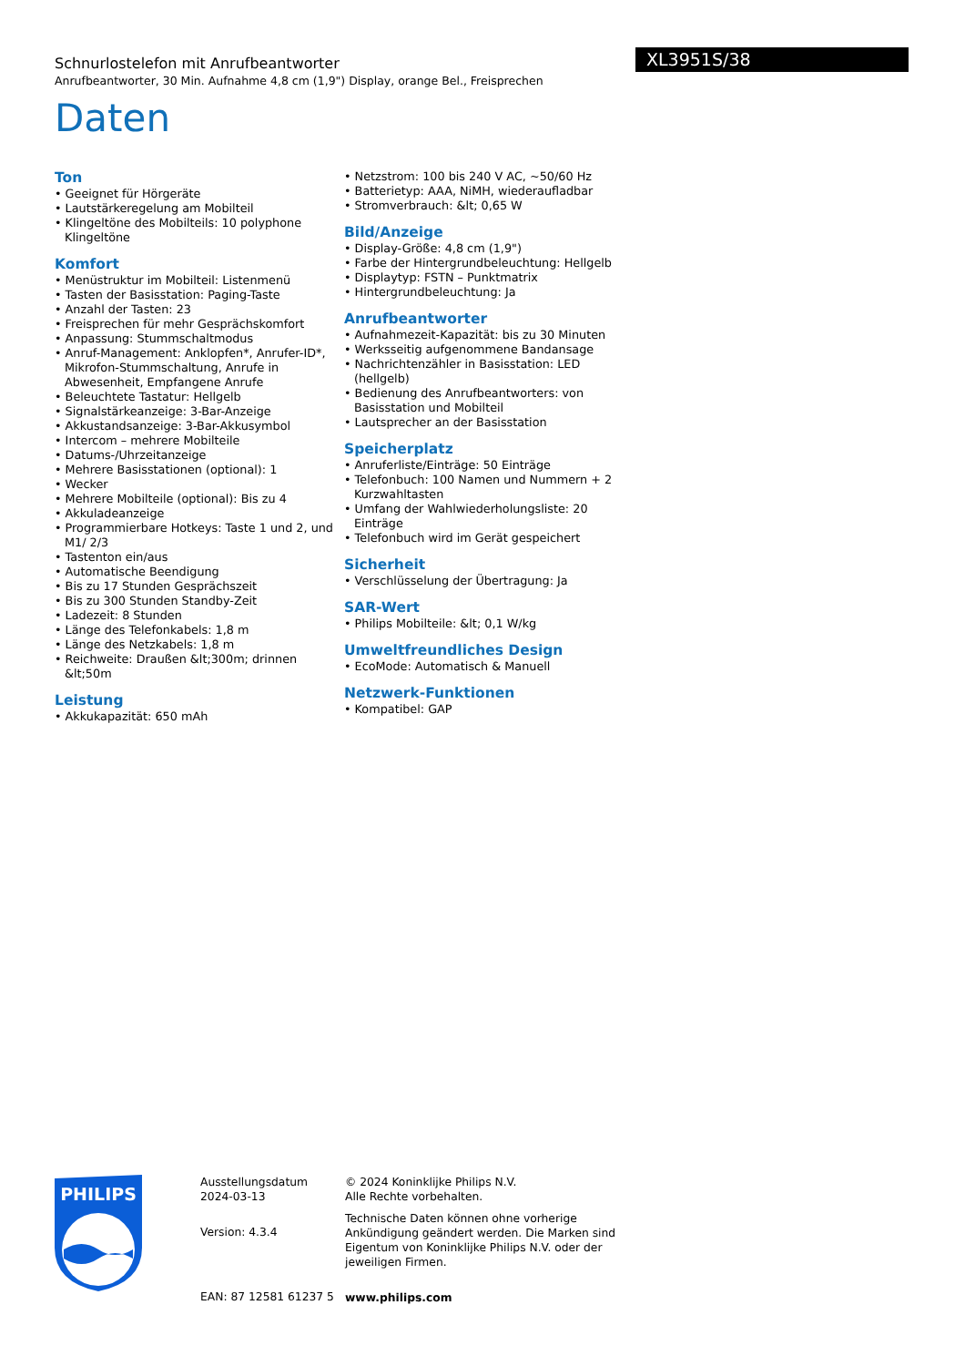Schnurlostelefon mit Anrufbeantworter
Anrufbeantworter, 30 Min. Aufnahme 4,8 cm (1,9") Display, orange Bel., Freisprechen
XL3951S/38
Daten
Ton
• Geeignet für Hörgeräte
• Lautstärkeregelung am Mobilteil
• Klingeltöne des Mobilteils: 10 polyphone Klingeltöne
Komfort
• Menüstruktur im Mobilteil: Listenmenü
• Tasten der Basisstation: Paging-Taste
• Anzahl der Tasten: 23
• Freisprechen für mehr Gesprächskomfort
• Anpassung: Stummschaltmodus
• Anruf-Management: Anklopfen*, Anrufer-ID*, Mikrofon-Stummschaltung, Anrufe in Abwesenheit, Empfangene Anrufe
• Beleuchtete Tastatur: Hellgelb
• Signalstärkeanzeige: 3-Bar-Anzeige
• Akkustandsanzeige: 3-Bar-Akkusymbol
• Intercom – mehrere Mobilteile
• Datums-/Uhrzeitanzeige
• Mehrere Basisstationen (optional): 1
• Wecker
• Mehrere Mobilteile (optional): Bis zu 4
• Akkuladeanzeige
• Programmierbare Hotkeys: Taste 1 und 2, und M1/ 2/3
• Tastenton ein/aus
• Automatische Beendigung
• Bis zu 17 Stunden Gesprächszeit
• Bis zu 300 Stunden Standby-Zeit
• Ladezeit: 8 Stunden
• Länge des Telefonkabels: 1,8 m
• Länge des Netzkabels: 1,8 m
• Reichweite: Draußen &lt;300m; drinnen &lt;50m
Leistung
• Akkukapazität: 650 mAh
• Netzstrom: 100 bis 240 V AC, ~50/60 Hz
• Batterietyp: AAA, NiMH, wiederaufladbar
• Stromverbrauch: &lt; 0,65 W
Bild/Anzeige
• Display-Größe: 4,8 cm (1,9")
• Farbe der Hintergrundbeleuchtung: Hellgelb
• Displaytyp: FSTN – Punktmatrix
• Hintergrundbeleuchtung: Ja
Anrufbeantworter
• Aufnahmezeit-Kapazität: bis zu 30 Minuten
• Werksseitig aufgenommene Bandansage
• Nachrichtenzähler in Basisstation: LED (hellgelb)
• Bedienung des Anrufbeantworters: von Basisstation und Mobilteil
• Lautsprecher an der Basisstation
Speicherplatz
• Anruferliste/Einträge: 50 Einträge
• Telefonbuch: 100 Namen und Nummern + 2 Kurzwahltasten
• Umfang der Wahlwiederholungsliste: 20 Einträge
• Telefonbuch wird im Gerät gespeichert
Sicherheit
• Verschlüsselung der Übertragung: Ja
SAR-Wert
• Philips Mobilteile: &lt; 0,1 W/kg
Umweltfreundliches Design
• EcoMode: Automatisch & Manuell
Netzwerk-Funktionen
• Kompatibel: GAP
PHILIPS
Ausstellungsdatum
2024-03-13
Version: 4.3.4
EAN: 87 12581 61237 5
© 2024 Koninklijke Philips N.V.
Alle Rechte vorbehalten.
Technische Daten können ohne vorherige Ankündigung geändert werden. Die Marken sind Eigentum von Koninklijke Philips N.V. oder der jeweiligen Firmen.
www.philips.com